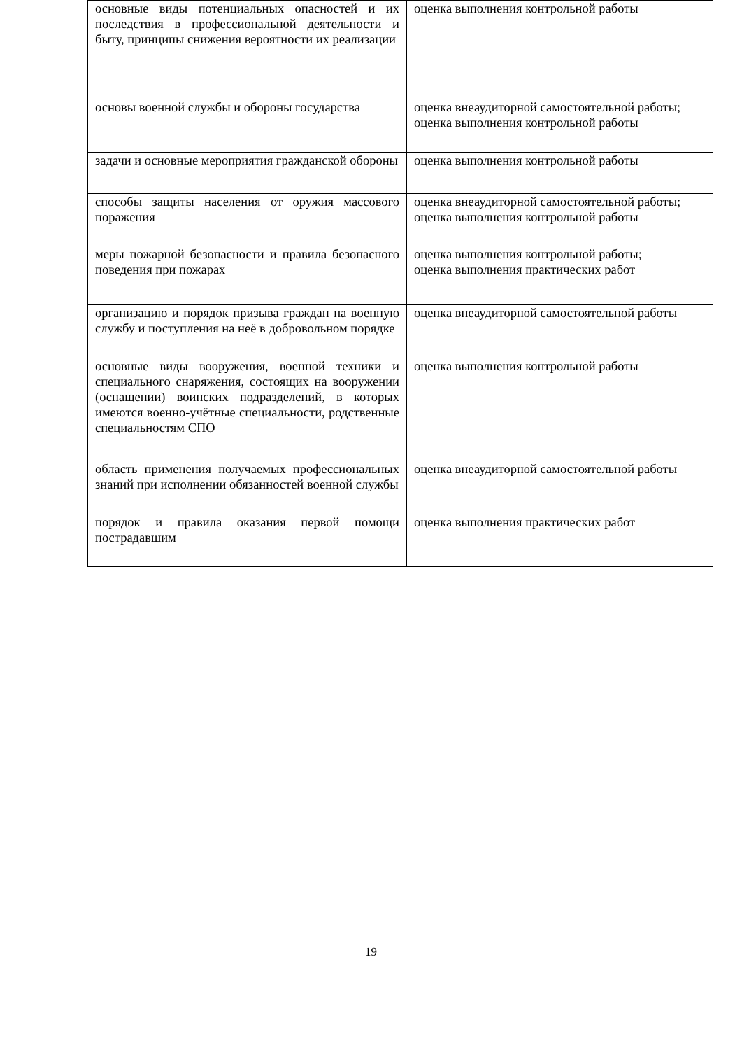| основные виды потенциальных опасностей и их последствия в профессиональной деятельности и быту, принципы снижения вероятности их реализации | оценка выполнения контрольной работы |
| основы военной службы и обороны государства | оценка внеаудиторной самостоятельной работы; оценка выполнения контрольной работы |
| задачи и основные мероприятия гражданской обороны | оценка выполнения контрольной работы |
| способы защиты населения от оружия массового поражения | оценка внеаудиторной самостоятельной работы; оценка выполнения контрольной работы |
| меры пожарной безопасности и правила безопасного поведения при пожарах | оценка выполнения контрольной работы; оценка выполнения практических работ |
| организацию и порядок призыва граждан на военную службу и поступления на неё в добровольном порядке | оценка внеаудиторной самостоятельной работы |
| основные виды вооружения, военной техники и специального снаряжения, состоящих на вооружении (оснащении) воинских подразделений, в которых имеются военно-учётные специальности, родственные специальностям СПО | оценка выполнения контрольной работы |
| область применения получаемых профессиональных знаний при исполнении обязанностей военной службы | оценка внеаудиторной самостоятельной работы |
| порядок и правила оказания первой помощи пострадавшим | оценка выполнения практических работ |
19